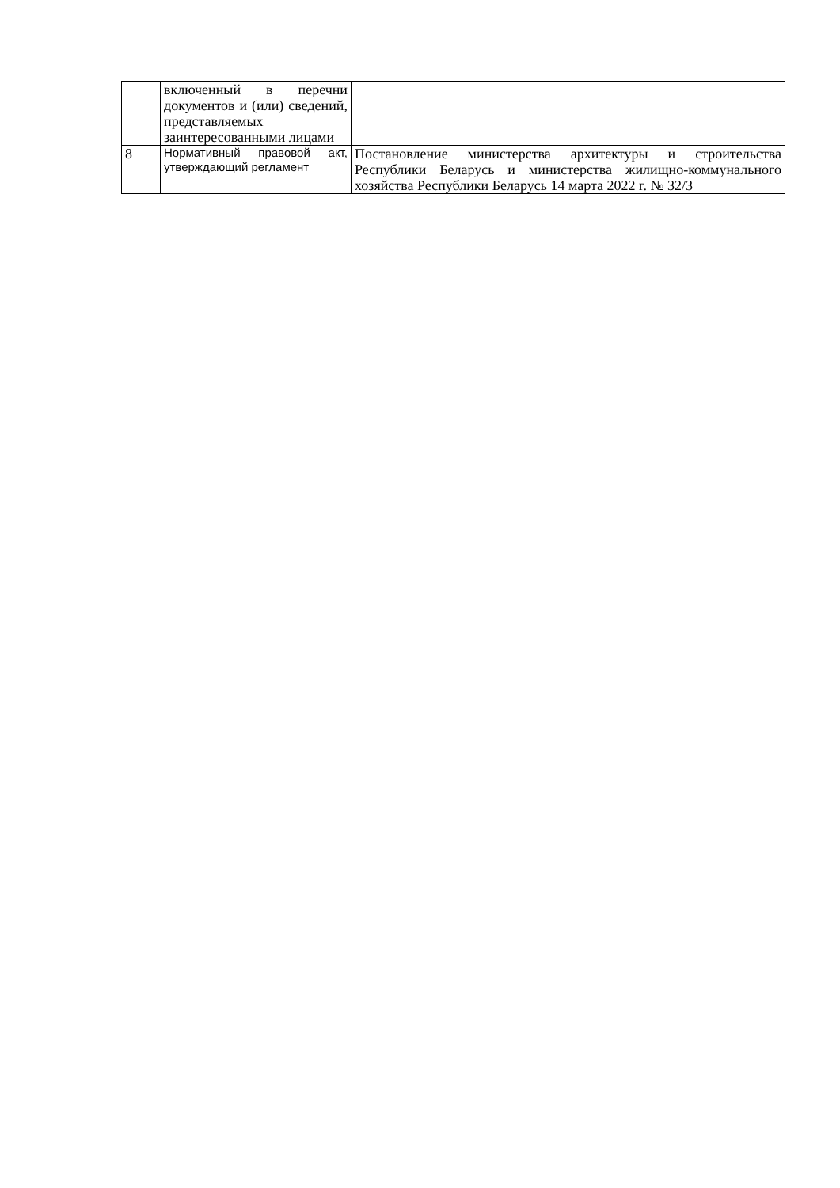| | включенный в перечни документов и (или) сведений, представляемых заинтересованными лицами | |
| 8 | Нормативный правовой акт, утверждающий регламент | Постановление министерства архитектуры и строительства Республики Беларусь и министерства жилищно-коммунального хозяйства Республики Беларусь 14 марта 2022 г. № 32/3 |